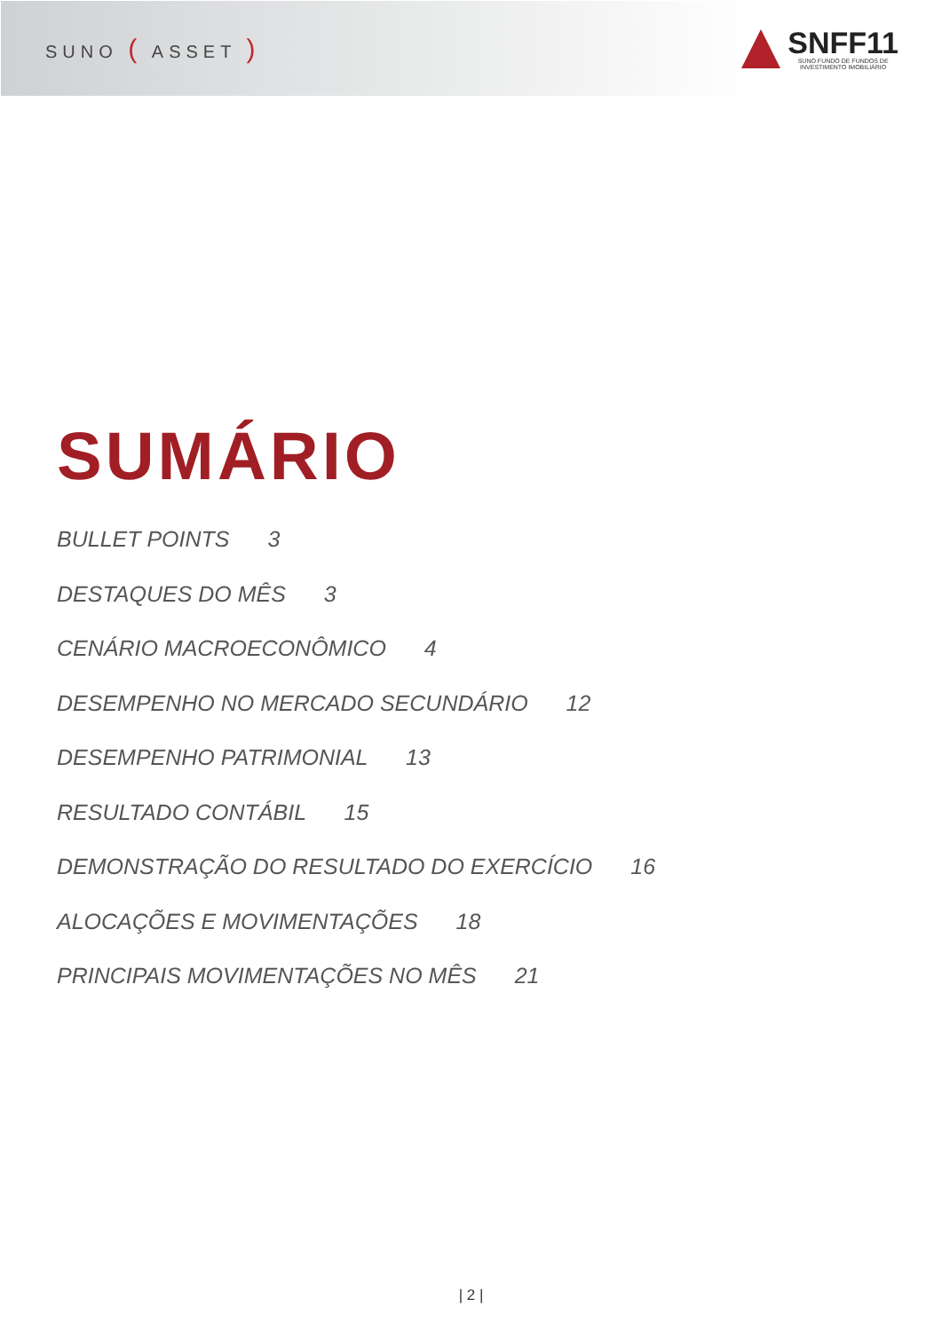SUNO ( ASSET )
SNFF11
SUNO FUNDO DE FUNDOS DE
INVESTIMENTO IMOBILIÁRIO
SUMÁRIO
BULLET POINTS 3
DESTAQUES DO MÊS 3
CENÁRIO MACROECONÔMICO 4
DESEMPENHO NO MERCADO SECUNDÁRIO 12
DESEMPENHO PATRIMONIAL 13
RESULTADO CONTÁBIL 15
DEMONSTRAÇÃO DO RESULTADO DO EXERCÍCIO 16
ALOCAÇÕES E MOVIMENTAÇÕES 18
PRINCIPAIS MOVIMENTAÇÕES NO MÊS 21
| 2 |